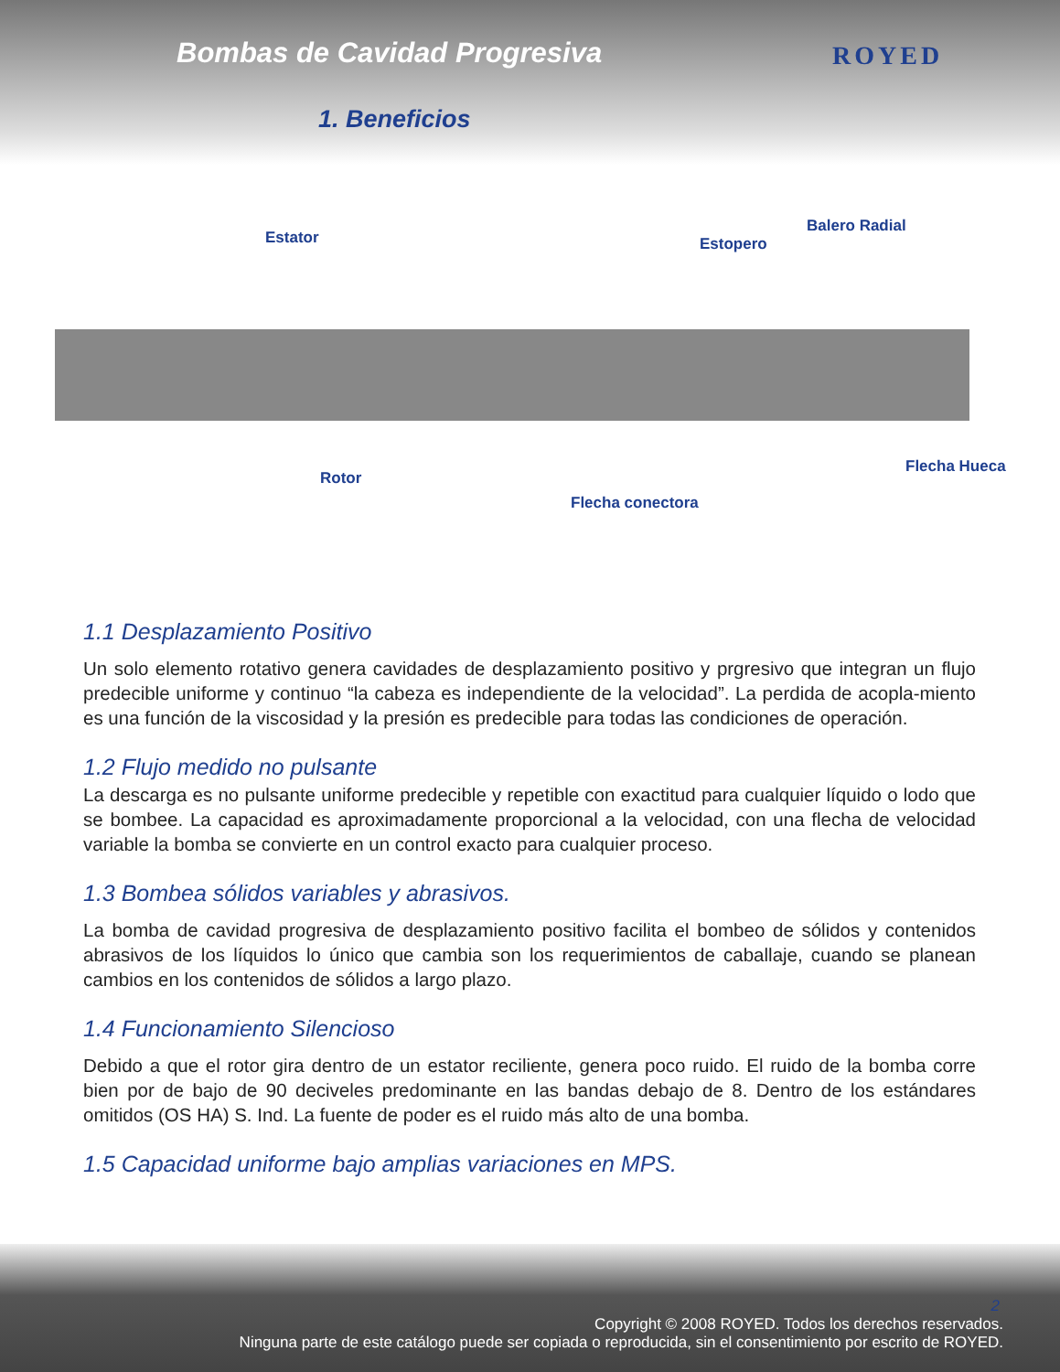Bombas de Cavidad Progresiva
1. Beneficios
ROYED
Estator Estopero
Balero Radial
Rotor
Flecha Hueca
Flecha conectora
1.1 Desplazamiento Positivo
Un solo elemento rotativo genera cavidades de desplazamiento positivo y prgresivo que integran un flujo predecible uniforme y continuo “la cabeza es independiente de la velocidad”. La perdida de acopla-miento es una función de la viscosidad y la presión es predecible para todas las condiciones de operación.
1.2 Flujo medido no pulsante
La descarga es no pulsante uniforme predecible y repetible con exactitud para cualquier líquido o lodo que se bombee. La capacidad es aproximadamente proporcional a la velocidad, con una flecha de velocidad variable la bomba se convierte en un control exacto para cualquier proceso.
1.3 Bombea sólidos variables y abrasivos.
La bomba de cavidad progresiva de desplazamiento positivo facilita el bombeo de sólidos y contenidos abrasivos de los líquidos lo único que cambia son los requerimientos de caballaje, cuando se planean cambios en los contenidos de sólidos a largo plazo.
1.4 Funcionamiento Silencioso
Debido a que el rotor gira dentro de un estator reciliente, genera poco ruido. El ruido de la bomba corre bien por de bajo de 90 deciveles predominante en las bandas debajo de 8. Dentro de los estándares omitidos (OS HA) S. Ind. La fuente de poder es el ruido más alto de una bomba.
1.5 Capacidad uniforme bajo amplias variaciones en MPS.
2
Copyright © 2008 ROYED. Todos los derechos reservados.
Ninguna parte de este catálogo puede ser copiada o reproducida, sin el consentimiento por escrito de ROYED.